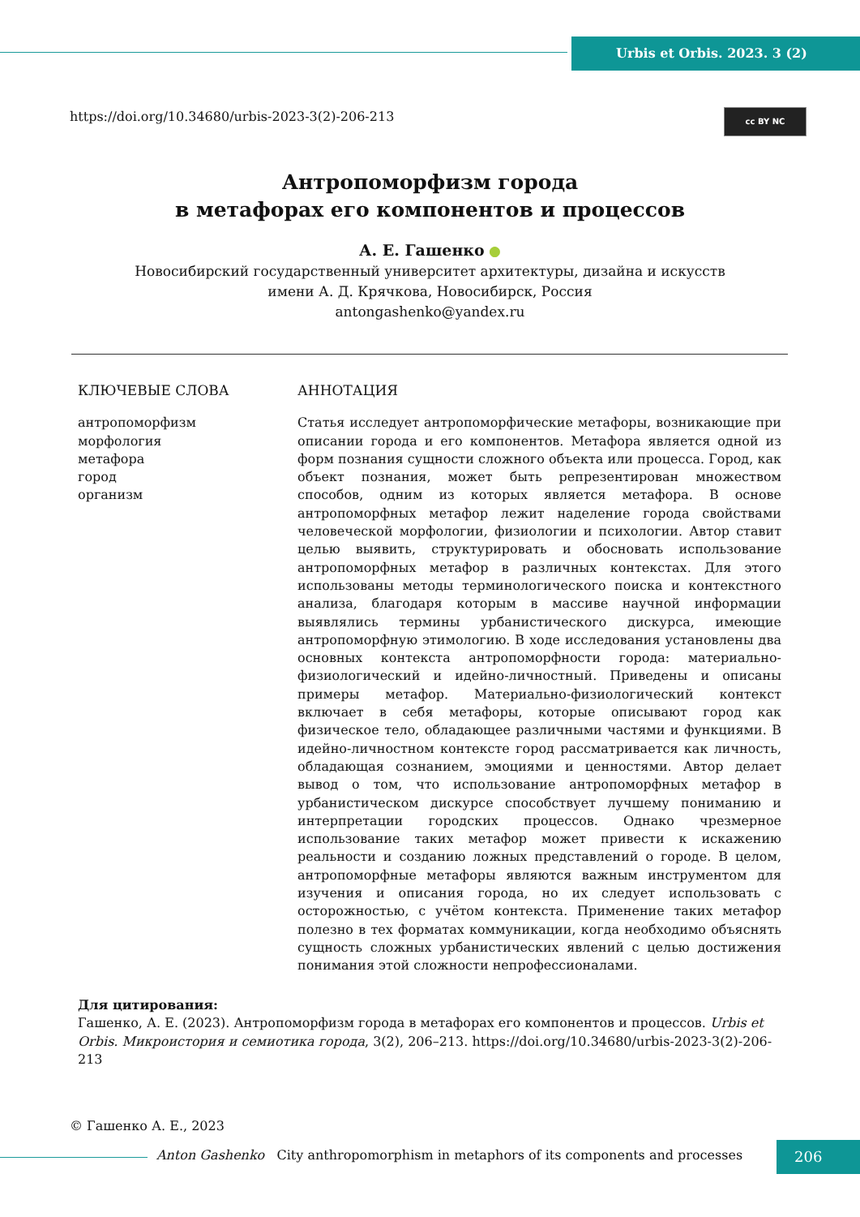Urbis et Orbis. 2023. 3 (2)
https://doi.org/10.34680/urbis-2023-3(2)-206-213
cc BY NC
Антропоморфизм города
в метафорах его компонентов и процессов
А. Е. Гашенко ●
Новосибирский государственный университет архитектуры, дизайна и искусств
имени А. Д. Крячкова, Новосибирск, Россия
antongashenko@yandex.ru
КЛЮЧЕВЫЕ СЛОВА
антропоморфизм
морфология
метафора
город
организм
АННОТАЦИЯ
Статья исследует антропоморфические метафоры, возникающие при описании города и его компонентов. Метафора является одной из форм познания сущности сложного объекта или процесса. Город, как объект познания, может быть репрезентирован множеством способов, одним из которых является метафора. В основе антропоморфных метафор лежит наделение города свойствами человеческой морфологии, физиологии и психологии. Автор ставит целью выявить, структурировать и обосновать использование антропоморфных метафор в различных контекстах. Для этого использованы методы терминологического поиска и контекстного анализа, благодаря которым в массиве научной информации выявлялись термины урбанистического дискурса, имеющие антропоморфную этимологию. В ходе исследования установлены два основных контекста антропоморфности города: материально-физиологический и идейно-личностный. Приведены и описаны примеры метафор. Материально-физиологический контекст включает в себя метафоры, которые описывают город как физическое тело, обладающее различными частями и функциями. В идейно-личностном контексте город рассматривается как личность, обладающая сознанием, эмоциями и ценностями. Автор делает вывод о том, что использование антропоморфных метафор в урбанистическом дискурсе способствует лучшему пониманию и интерпретации городских процессов. Однако чрезмерное использование таких метафор может привести к искажению реальности и созданию ложных представлений о городе. В целом, антропоморфные метафоры являются важным инструментом для изучения и описания города, но их следует использовать с осторожностью, с учётом контекста. Применение таких метафор полезно в тех форматах коммуникации, когда необходимо объяснять сущность сложных урбанистических явлений с целью достижения понимания этой сложности непрофессионалами.
Для цитирования:
Гашенко, А. Е. (2023). Антропоморфизм города в метафорах его компонентов и процессов. Urbis et Orbis. Микроистория и семиотика города, 3(2), 206–213. https://doi.org/10.34680/urbis-2023-3(2)-206-213
© Гашенко А. Е., 2023
Anton Gashenko City anthropomorphism in metaphors of its components and processes
206